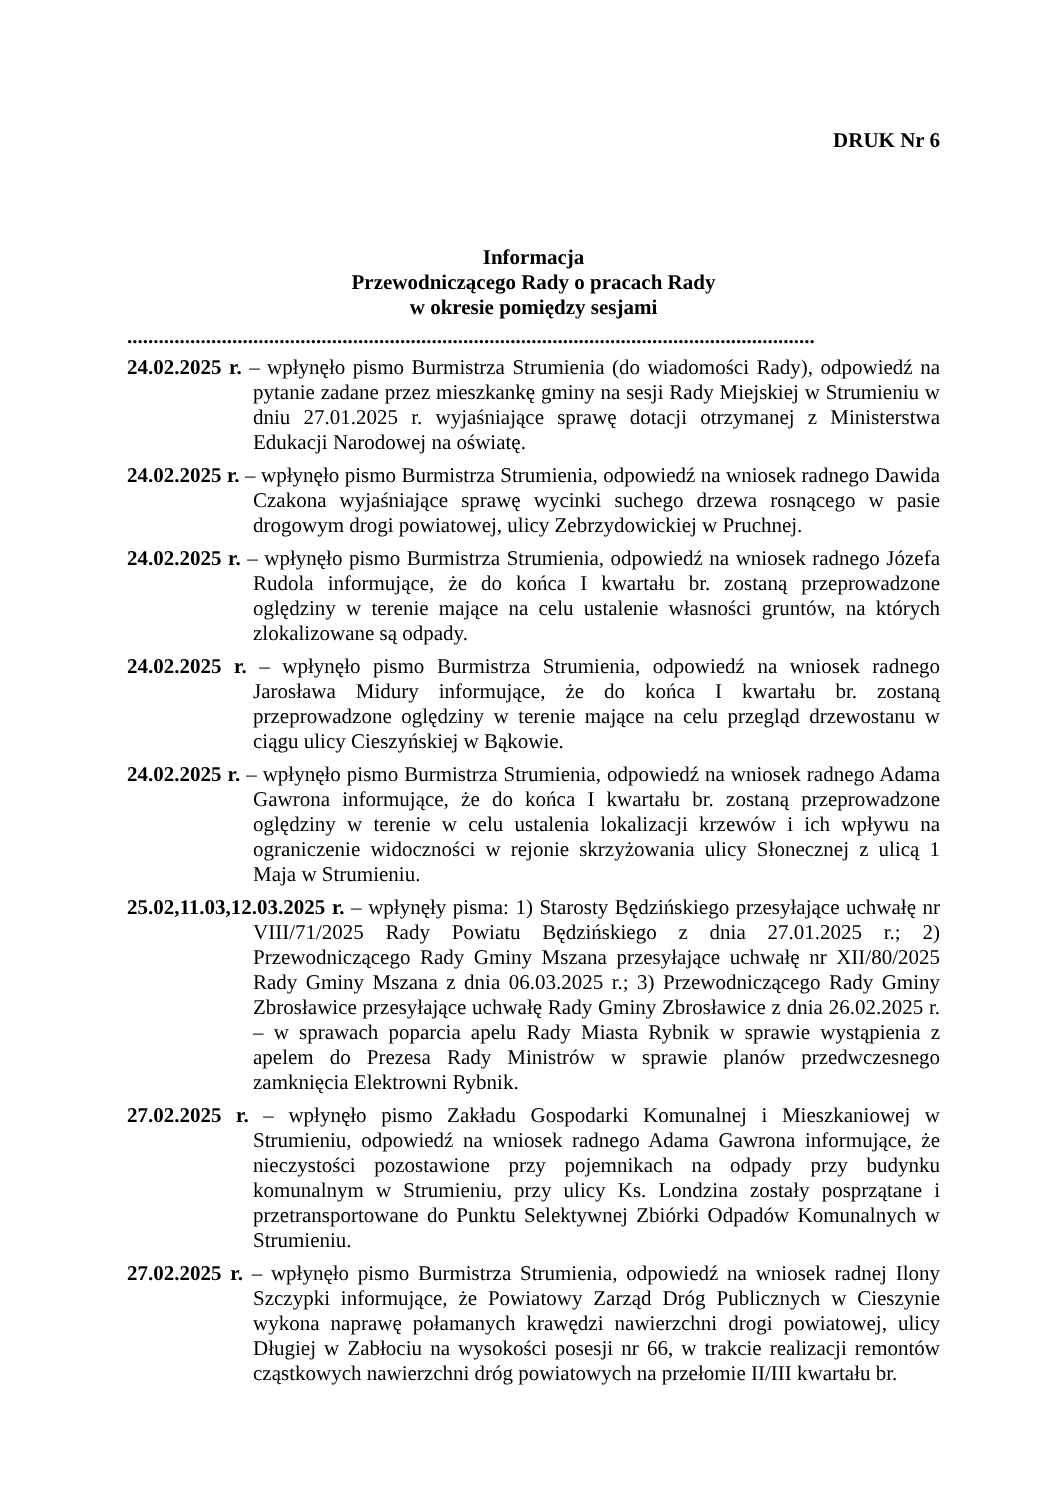DRUK Nr 6
Informacja
Przewodniczącego Rady o pracach Rady
w okresie pomiędzy sesjami
...................................................................................................................................
24.02.2025 r. – wpłynęło pismo Burmistrza Strumienia (do wiadomości Rady), odpowiedź na pytanie zadane przez mieszkankę gminy na sesji Rady Miejskiej w Strumieniu w dniu 27.01.2025 r. wyjaśniające sprawę dotacji otrzymanej z Ministerstwa Edukacji Narodowej na oświatę.
24.02.2025 r. – wpłynęło pismo Burmistrza Strumienia, odpowiedź na wniosek radnego Dawida Czakona wyjaśniające sprawę wycinki suchego drzewa rosnącego w pasie drogowym drogi powiatowej, ulicy Zebrzydowickiej w Pruchnej.
24.02.2025 r. – wpłynęło pismo Burmistrza Strumienia, odpowiedź na wniosek radnego Józefa Rudola informujące, że do końca I kwartału br. zostaną przeprowadzone oględziny w terenie mające na celu ustalenie własności gruntów, na których zlokalizowane są odpady.
24.02.2025 r. – wpłynęło pismo Burmistrza Strumienia, odpowiedź na wniosek radnego Jarosława Midury informujące, że do końca I kwartału br. zostaną przeprowadzone oględziny w terenie mające na celu przegląd drzewostanu w ciągu ulicy Cieszyńskiej w Bąkowie.
24.02.2025 r. – wpłynęło pismo Burmistrza Strumienia, odpowiedź na wniosek radnego Adama Gawrona informujące, że do końca I kwartału br. zostaną przeprowadzone oględziny w terenie w celu ustalenia lokalizacji krzewów i ich wpływu na ograniczenie widoczności w rejonie skrzyżowania ulicy Słonecznej z ulicą 1 Maja w Strumieniu.
25.02,11.03,12.03.2025 r. – wpłynęły pisma: 1) Starosty Będzińskiego przesyłające uchwałę nr VIII/71/2025 Rady Powiatu Będzińskiego z dnia 27.01.2025 r.; 2) Przewodniczącego Rady Gminy Mszana przesyłające uchwałę nr XII/80/2025 Rady Gminy Mszana z dnia 06.03.2025 r.; 3) Przewodniczącego Rady Gminy Zbrosławice przesyłające uchwałę Rady Gminy Zbrosławice z dnia 26.02.2025 r. – w sprawach poparcia apelu Rady Miasta Rybnik w sprawie wystąpienia z apelem do Prezesa Rady Ministrów w sprawie planów przedwczesnego zamknięcia Elektrowni Rybnik.
27.02.2025 r. – wpłynęło pismo Zakładu Gospodarki Komunalnej i Mieszkaniowej w Strumieniu, odpowiedź na wniosek radnego Adama Gawrona informujące, że nieczystości pozostawione przy pojemnikach na odpady przy budynku komunalnym w Strumieniu, przy ulicy Ks. Londzina zostały posprzątane i przetransportowane do Punktu Selektywnej Zbiórki Odpadów Komunalnych w Strumieniu.
27.02.2025 r. – wpłynęło pismo Burmistrza Strumienia, odpowiedź na wniosek radnej Ilony Szczypki informujące, że Powiatowy Zarząd Dróg Publicznych w Cieszynie wykona naprawę połamanych krawędzi nawierzchni drogi powiatowej, ulicy Długiej w Zabłociu na wysokości posesji nr 66, w trakcie realizacji remontów cząstkowych nawierzchni dróg powiatowych na przełomie II/III kwartału br.